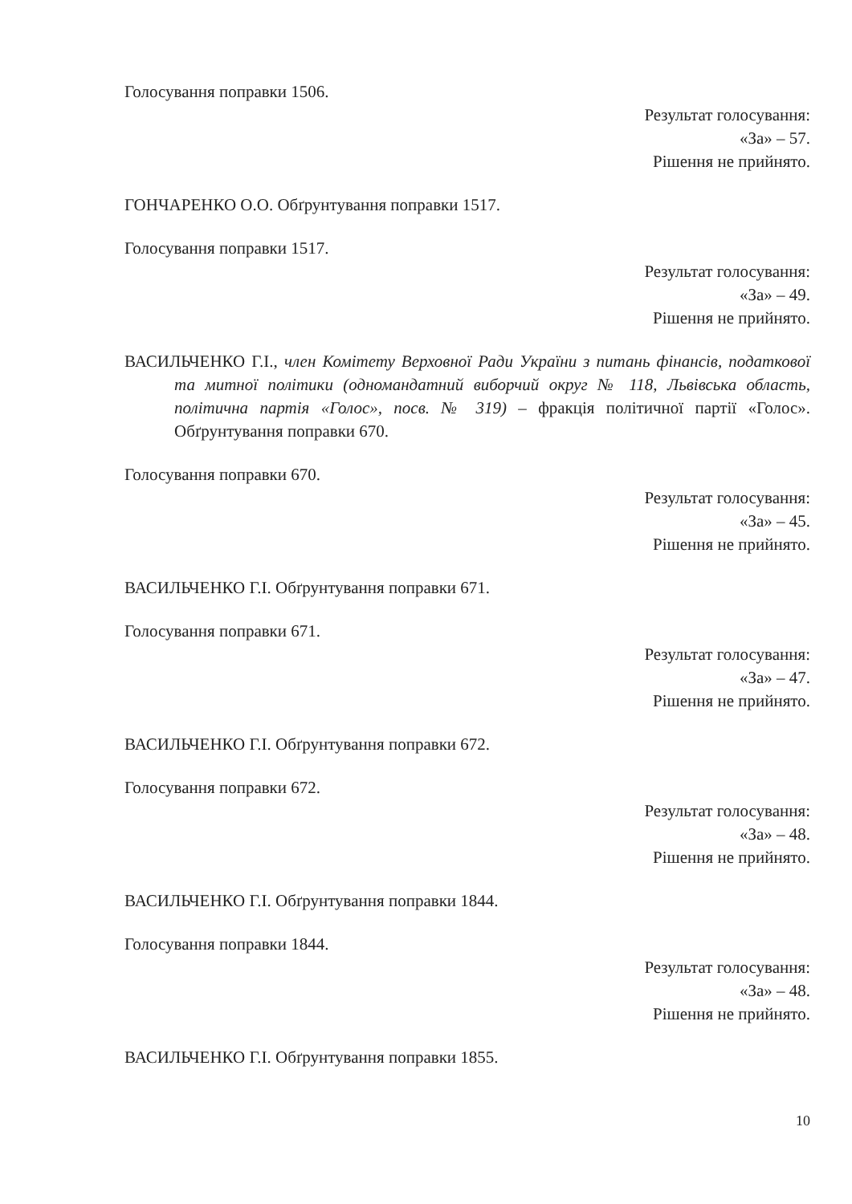Голосування поправки 1506.
Результат голосування:
«За» – 57.
Рішення не прийнято.
ГОНЧАРЕНКО О.О. Обґрунтування поправки 1517.
Голосування поправки 1517.
Результат голосування:
«За» – 49.
Рішення не прийнято.
ВАСИЛЬЧЕНКО Г.І., член Комітету Верховної Ради України з питань фінансів, податкової та митної політики (одномандатний виборчий округ № 118, Львівська область, політична партія «Голос», посв. № 319) – фракція політичної партії «Голос». Обґрунтування поправки 670.
Голосування поправки 670.
Результат голосування:
«За» – 45.
Рішення не прийнято.
ВАСИЛЬЧЕНКО Г.І. Обґрунтування поправки 671.
Голосування поправки 671.
Результат голосування:
«За» – 47.
Рішення не прийнято.
ВАСИЛЬЧЕНКО Г.І. Обґрунтування поправки 672.
Голосування поправки 672.
Результат голосування:
«За» – 48.
Рішення не прийнято.
ВАСИЛЬЧЕНКО Г.І. Обґрунтування поправки 1844.
Голосування поправки 1844.
Результат голосування:
«За» – 48.
Рішення не прийнято.
ВАСИЛЬЧЕНКО Г.І. Обґрунтування поправки 1855.
10